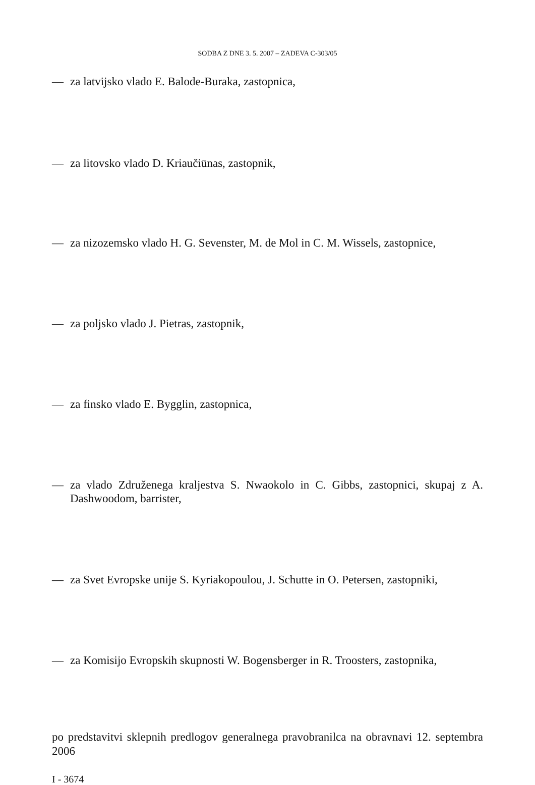SODBA Z DNE 3. 5. 2007 – ZADEVA C-303/05
— za latvijsko vlado E. Balode-Buraka, zastopnica,
— za litovsko vlado D. Kriaučiūnas, zastopnik,
— za nizozemsko vlado H. G. Sevenster, M. de Mol in C. M. Wissels, zastopnice,
— za poljsko vlado J. Pietras, zastopnik,
— za finsko vlado E. Bygglin, zastopnica,
— za vlado Združenega kraljestva S. Nwaokolo in C. Gibbs, zastopnici, skupaj z A. Dashwoodom, barrister,
— za Svet Evropske unije S. Kyriakopoulou, J. Schutte in O. Petersen, zastopniki,
— za Komisijo Evropskih skupnosti W. Bogensberger in R. Troosters, zastopnika,
po predstavitvi sklepnih predlogov generalnega pravobranilca na obravnavi 12. septembra 2006
I - 3674